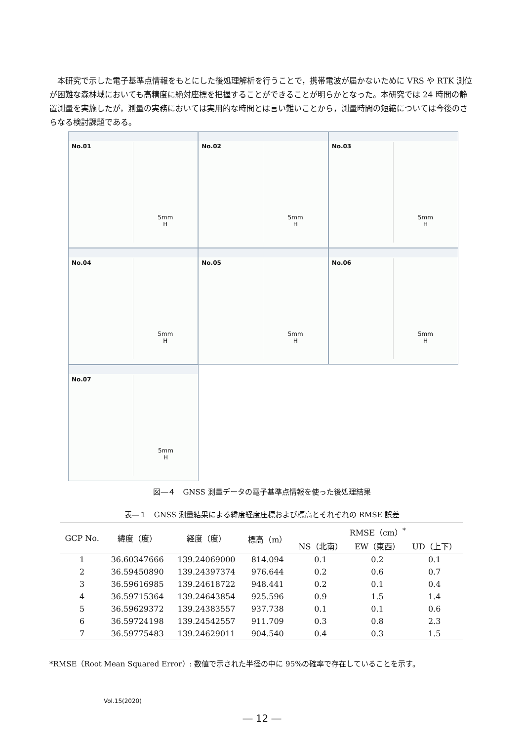本研究で示した電子基準点情報をもとにした後処理解析を行うことで，携帯電波が届かないために VRS や RTK 測位が困難な森林域においても高精度に絶対座標を把握することができることが明らかとなった。本研究では 24 時間の静置測量を実施したが，測量の実務においては実用的な時間とは言い難いことから，測量時間の短縮については今後のさらなる検討課題である。
No.01
5mm
H
No.02
5mm
H
No.03
5mm
H
No.04
5mm
H
No.05
5mm
H
No.06
5mm
H
No.07
5mm
H
図―４　GNSS 測量データの電子基準点情報を使った後処理結果
表―１　GNSS 測量結果による緯度経度座標および標高とそれぞれの RMSE 誤差
| GCP No. | 緯度（度） | 経度（度） | 標高（m） | RMSE（cm）<sup>*</sup> | | |
| --- | --- | --- | --- | --- | --- | --- |
| | | | | NS（北南） | EW（東西） | UD（上下） |
| 1 | 36.60347666 | 139.24069000 | 814.094 | 0.1 | 0.2 | 0.1 |
| 2 | 36.59450890 | 139.24397374 | 976.644 | 0.2 | 0.6 | 0.7 |
| 3 | 36.59616985 | 139.24618722 | 948.441 | 0.2 | 0.1 | 0.4 |
| 4 | 36.59715364 | 139.24643854 | 925.596 | 0.9 | 1.5 | 1.4 |
| 5 | 36.59629372 | 139.24383557 | 937.738 | 0.1 | 0.1 | 0.6 |
| 6 | 36.59724198 | 139.24542557 | 911.709 | 0.3 | 0.8 | 2.3 |
| 7 | 36.59775483 | 139.24629011 | 904.540 | 0.4 | 0.3 | 1.5 |
*RMSE（Root Mean Squared Error）: 数値で示された半径の中に 95%の確率で存在していることを示す。
Vol.15(2020)
― 12 ―